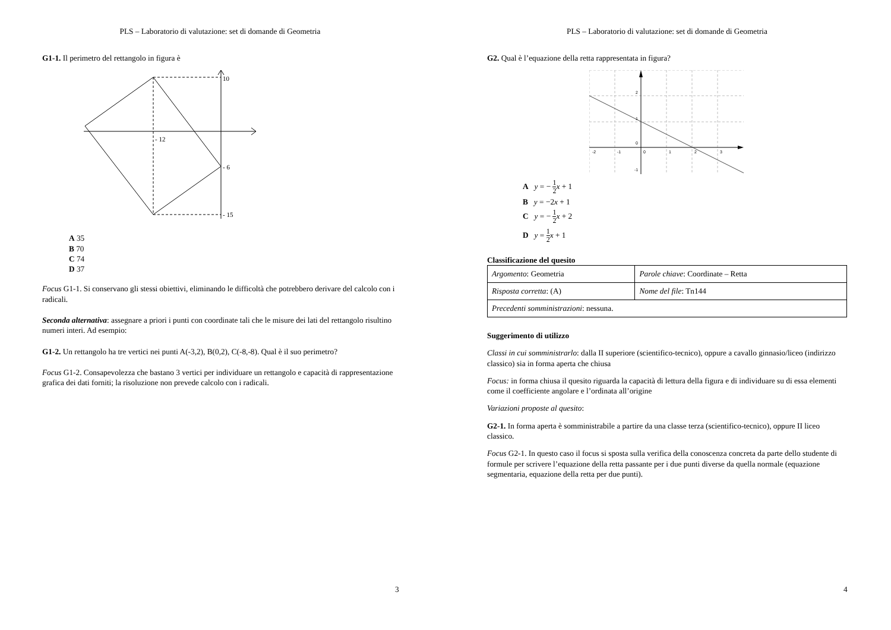PLS – Laboratorio di valutazione: set di domande di Geometria
G1-1. Il perimetro del rettangolo in figura è
10
- 12
- 6
- 15
A 35
B 70
C 74
D 37
Focus G1-1. Si conservano gli stessi obiettivi, eliminando le difficoltà che potrebbero derivare del calcolo con i radicali.
Seconda alternativa: assegnare a priori i punti con coordinate tali che le misure dei lati del rettangolo risultino numeri interi. Ad esempio:
G1-2. Un rettangolo ha tre vertici nei punti A(-3,2), B(0,2), C(-8,-8). Qual è il suo perimetro?
Focus G1-2. Consapevolezza che bastano 3 vertici per individuare un rettangolo e capacità di rappresentazione grafica dei dati forniti; la risoluzione non prevede calcolo con i radicali.
3
PLS – Laboratorio di valutazione: set di domande di Geometria
G2. Qual è l’equazione della retta rappresentata in figura?
-2
-1
0
1
2
3
2
1
0
-1
A y = − 1 2 x + 1
B y = −2x + 1
C y = − 1 2 x + 2
D y = 1 2 x + 1
Classificazione del quesito
| Argomento : Geometria | Parole chiave : Coordinate – Retta |
| Risposta corretta : (A) | Nome del file : Tn144 |
| Precedenti somministrazioni : nessuna. | |
Suggerimento di utilizzo
Classi in cui somministrarlo: dalla II superiore (scientifico-tecnico), oppure a cavallo ginnasio/liceo (indirizzo classico) sia in forma aperta che chiusa
Focus: in forma chiusa il quesito riguarda la capacità di lettura della figura e di individuare su di essa elementi come il coefficiente angolare e l’ordinata all’origine
Variazioni proposte al quesito:
G2-1. In forma aperta è somministrabile a partire da una classe terza (scientifico-tecnico), oppure II liceo classico.
Focus G2-1. In questo caso il focus si sposta sulla verifica della conoscenza concreta da parte dello studente di formule per scrivere l’equazione della retta passante per i due punti diverse da quella normale (equazione segmentaria, equazione della retta per due punti).
4